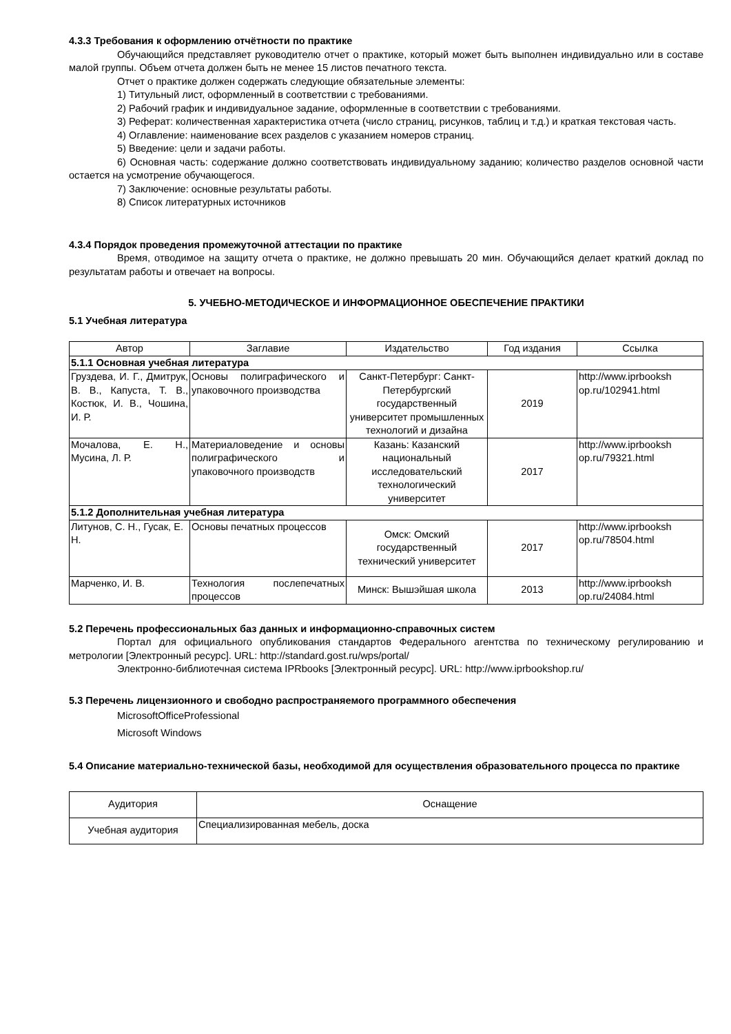4.3.3 Требования к оформлению отчётности по практике
Обучающийся представляет руководителю отчет о практике, который может быть выполнен индивидуально или в составе малой группы. Объем отчета должен быть не менее 15 листов печатного текста.
Отчет о практике должен содержать следующие обязательные элементы:
1) Титульный лист, оформленный в соответствии с требованиями.
2) Рабочий график и индивидуальное задание, оформленные в соответствии с требованиями.
3) Реферат: количественная характеристика отчета (число страниц, рисунков, таблиц и т.д.) и краткая текстовая часть.
4) Оглавление: наименование всех разделов с указанием номеров страниц.
5) Введение: цели и задачи работы.
6) Основная часть: содержание должно соответствовать индивидуальному заданию; количество разделов основной части остается на усмотрение обучающегося.
7) Заключение: основные результаты работы.
8) Список литературных источников
4.3.4 Порядок проведения промежуточной аттестации по практике
Время, отводимое на защиту отчета о практике, не должно превышать 20 мин. Обучающийся делает краткий доклад по результатам работы и отвечает на вопросы.
5. УЧЕБНО-МЕТОДИЧЕСКОЕ И ИНФОРМАЦИОННОЕ ОБЕСПЕЧЕНИЕ ПРАКТИКИ
5.1 Учебная литература
| Автор | Заглавие | Издательство | Год издания | Ссылка |
| --- | --- | --- | --- | --- |
| 5.1.1 Основная учебная литература | | | | |
| Груздева, И. Г., Дмитрук, В. В., Капуста, Т. В., Костюк, И. В., Чошина, И. Р. | Основы полиграфического и упаковочного производства | Санкт-Петербург: Санкт-Петербургский государственный университет промышленных технологий и дизайна | 2019 | http://www.iprbooksh op.ru/102941.html |
| Мочалова, Е. Н., Мусина, Л. Р. | Материаловедение и основы полиграфического и упаковочного производств | Казань: Казанский национальный исследовательский технологический университет | 2017 | http://www.iprbooksh op.ru/79321.html |
| 5.1.2 Дополнительная учебная литература | | | | |
| Литунов, С. Н., Гусак, Е. Н. | Основы печатных процессов | Омск: Омский государственный технический университет | 2017 | http://www.iprbooksh op.ru/78504.html |
| Марченко, И. В. | Технология послепечатных процессов | Минск: Вышэйшая школа | 2013 | http://www.iprbooksh op.ru/24084.html |
5.2 Перечень профессиональных баз данных и информационно-справочных систем
Портал для официального опубликования стандартов Федерального агентства по техническому регулированию и метрологии [Электронный ресурс]. URL: http://standard.gost.ru/wps/portal/
Электронно-библиотечная система IPRbooks [Электронный ресурс]. URL: http://www.iprbookshop.ru/
5.3 Перечень лицензионного и свободно распространяемого программного обеспечения
MicrosoftOfficeProfessional
Microsoft Windows
5.4 Описание материально-технической базы, необходимой для осуществления образовательного процесса по практике
| Аудитория | Оснащение |
| --- | --- |
| Учебная аудитория | Специализированная мебель, доска |